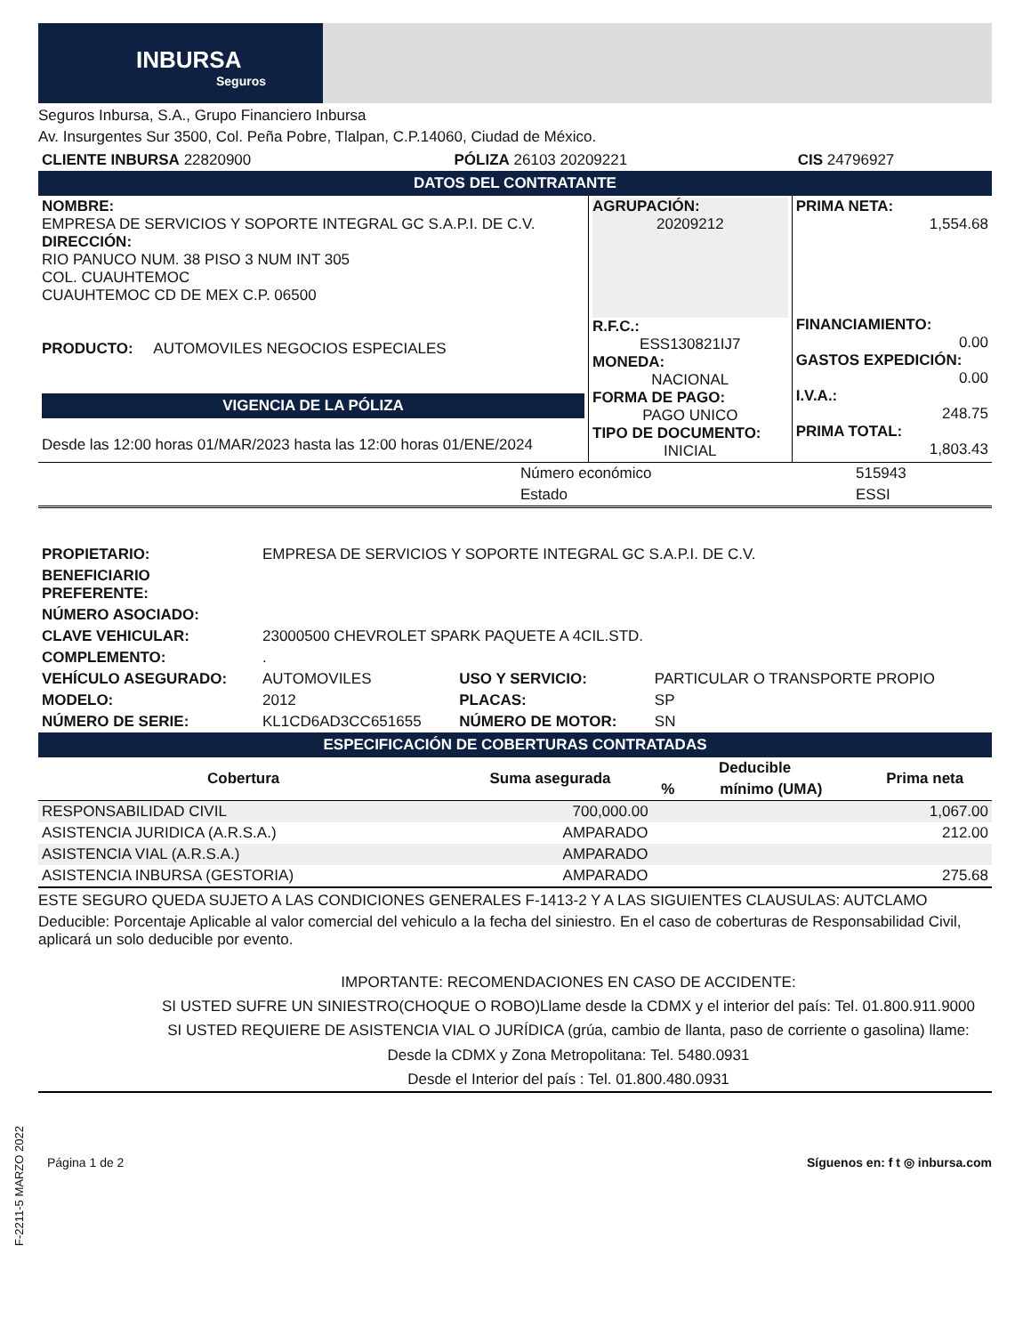INBURSA
Seguros
Seguros Inbursa, S.A., Grupo Financiero Inbursa
Av. Insurgentes Sur 3500, Col. Peña Pobre, Tlalpan, C.P.14060, Ciudad de México.
| CLIENTE INBURSA 22820900 | PÓLIZA 26103 20209221 | CIS 24796927 |
DATOS DEL CONTRATANTE
| NOMBRE: EMPRESA DE SERVICIOS Y SOPORTE INTEGRAL GC S.A.P.I. DE C.V. DIRECCIÓN: RIO PANUCO NUM. 38 PISO 3 NUM INT 305 COL. CUAUHTEMOC CUAUHTEMOC CD DE MEX C.P. 06500 PRODUCTO: AUTOMOVILES NEGOCIOS ESPECIALES VIGENCIA DE LA PÓLIZA Desde las 12:00 horas 01/MAR/2023 hasta las 12:00 horas 01/ENE/2024 | AGRUPACIÓN: 20209212 R.F.C.: ESS130821IJ7 MONEDA: NACIONAL FORMA DE PAGO: PAGO UNICO TIPO DE DOCUMENTO: INICIAL | PRIMA NETA: 1,554.68 FINANCIAMIENTO: 0.00 GASTOS EXPEDICIÓN: 0.00 I.V.A.: 248.75 PRIMA TOTAL: 1,803.43 |
| | Número económico | 515943 |
| | Estado | ESSI |
| PROPIETARIO: | EMPRESA DE SERVICIOS Y SOPORTE INTEGRAL GC S.A.P.I. DE C.V. | | |
| BENEFICIARIO PREFERENTE: | | | |
| NÚMERO ASOCIADO: | | | |
| CLAVE VEHICULAR: | 23000500 CHEVROLET SPARK PAQUETE A 4CIL.STD. | | |
| COMPLEMENTO: | . | | |
| VEHÍCULO ASEGURADO: | AUTOMOVILES | USO Y SERVICIO: | PARTICULAR O TRANSPORTE PROPIO |
| MODELO: | 2012 | PLACAS: | SP |
| NÚMERO DE SERIE: | KL1CD6AD3CC651655 | NÚMERO DE MOTOR: | SN |
ESPECIFICACIÓN DE COBERTURAS CONTRATADAS
| Cobertura | Suma asegurada | Deducible | | Prima neta |
| --- | --- | --- | --- | --- |
| | | % | mínimo (UMA) | |
| RESPONSABILIDAD CIVIL | 700,000.00 | | | 1,067.00 |
| ASISTENCIA JURIDICA (A.R.S.A.) | AMPARADO | | | 212.00 |
| ASISTENCIA VIAL (A.R.S.A.) | AMPARADO | | | |
| ASISTENCIA INBURSA (GESTORIA) | AMPARADO | | | 275.68 |
ESTE SEGURO QUEDA SUJETO A LAS CONDICIONES GENERALES F-1413-2 Y A LAS SIGUIENTES CLAUSULAS: AUTCLAMO
Deducible: Porcentaje Aplicable al valor comercial del vehiculo a la fecha del siniestro. En el caso de coberturas de Responsabilidad Civil, aplicará un solo deducible por evento.
IMPORTANTE: RECOMENDACIONES EN CASO DE ACCIDENTE:
SI USTED SUFRE UN SINIESTRO(CHOQUE O ROBO)Llame desde la CDMX y el interior del país: Tel. 01.800.911.9000
SI USTED REQUIERE DE ASISTENCIA VIAL O JURÍDICA (grúa, cambio de llanta, paso de corriente o gasolina) llame:
Desde la CDMX y Zona Metropolitana: Tel. 5480.0931
Desde el Interior del país : Tel. 01.800.480.0931
Página 1 de 2 Síguenos en: f t ◎ inbursa.com
F-2211-5 MARZO 2022